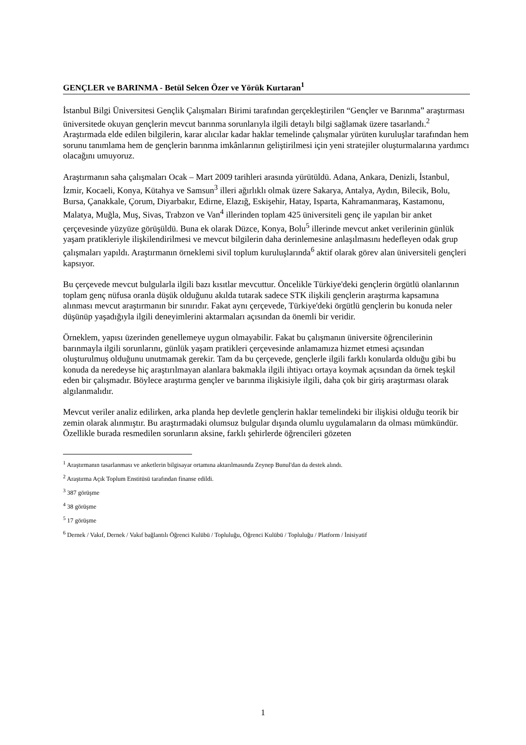GENÇLER ve BARINMA - Betül Selcen Özer ve Yörük Kurtaran<sup>1</sup>
İstanbul Bilgi Üniversitesi Gençlik Çalışmaları Birimi tarafından gerçekleştirilen “Gençler ve Barınma” araştırması üniversitede okuyan gençlerin mevcut barınma sorunlarıyla ilgili detaylı bilgi sağlamak üzere tasarlandı.<sup>2</sup> Araştırmada elde edilen bilgilerin, karar alıcılar kadar haklar temelinde çalışmalar yürüten kuruluşlar tarafından hem sorunu tanımlama hem de gençlerin barınma imkânlarının geliştirilmesi için yeni stratejiler oluşturmalarına yardımcı olacağını umuyoruz.
Araştırmanın saha çalışmaları Ocak – Mart 2009 tarihleri arasında yürütüldü. Adana, Ankara, Denizli, İstanbul, İzmir, Kocaeli, Konya, Kütahya ve Samsun<sup>3</sup> illeri ağırlıklı olmak üzere Sakarya, Antalya, Aydın, Bilecik, Bolu, Bursa, Çanakkale, Çorum, Diyarbakır, Edirne, Elazığ, Eskişehir, Hatay, Isparta, Kahramanmaraş, Kastamonu, Malatya, Muğla, Muş, Sivas, Trabzon ve Van<sup>4</sup> illerinden toplam 425 üniversiteli genç ile yapılan bir anket çerçevesinde yüzyüze görüşüldü. Buna ek olarak Düzce, Konya, Bolu<sup>5</sup> illerinde mevcut anket verilerinin günlük yaşam pratikleriyle ilişkilendirilmesi ve mevcut bilgilerin daha derinlemesine anlaşılmasını hedefleyen odak grup çalışmaları yapıldı. Araştırmanın örneklemi sivil toplum kuruluşlarında<sup>6</sup> aktif olarak görev alan üniversiteli gençleri kapsıyor.
Bu çerçevede mevcut bulgularla ilgili bazı kısıtlar mevcuttur. Öncelikle Türkiye'deki gençlerin örgütlü olanlarının toplam genç nüfusa oranla düşük olduğunu akılda tutarak sadece STK ilişkili gençlerin araştırma kapsamına alınması mevcut araştırmanın bir sınırıdır. Fakat aynı çerçevede, Türkiye'deki örgütlü gençlerin bu konuda neler düşünüp yaşadığıyla ilgili deneyimlerini aktarmaları açısından da önemli bir veridir.
Örneklem, yapısı üzerinden genellemeye uygun olmayabilir. Fakat bu çalışmanın üniversite öğrencilerinin barınmayla ilgili sorunlarını, günlük yaşam pratikleri çerçevesinde anlamamıza hizmet etmesi açısından oluşturulmuş olduğunu unutmamak gerekir. Tam da bu çerçevede, gençlerle ilgili farklı konularda olduğu gibi bu konuda da neredeyse hiç araştırılmayan alanlara bakmakla ilgili ihtiyacı ortaya koymak açısından da örnek teşkil eden bir çalışmadır. Böylece araştırma gençler ve barınma ilişkisiyle ilgili, daha çok bir giriş araştırması olarak algılanmalıdır.
Mevcut veriler analiz edilirken, arka planda hep devletle gençlerin haklar temelindeki bir ilişkisi olduğu teorik bir zemin olarak alınmıştır. Bu araştırmadaki olumsuz bulgular dışında olumlu uygulamaların da olması mümkündür. Özellikle burada resmedilen sorunların aksine, farklı şehirlerde öğrencileri gözeten
<sup>1</sup> Araştırmanın tasarlanması ve anketlerin bilgisayar ortamına aktarılmasında Zeynep Bunul'dan da destek alındı.
<sup>2</sup> Araştırma Açık Toplum Enstitüsü tarafından finanse edildi.
<sup>3</sup> 387 görüşme
<sup>4</sup> 38 görüşme
<sup>5</sup> 17 görüşme
<sup>6</sup> Dernek / Vakıf, Dernek / Vakıf bağlantılı Öğrenci Kulübü / Topluluğu, Öğrenci Kulübü / Topluluğu / Platform / İnisiyatif
1